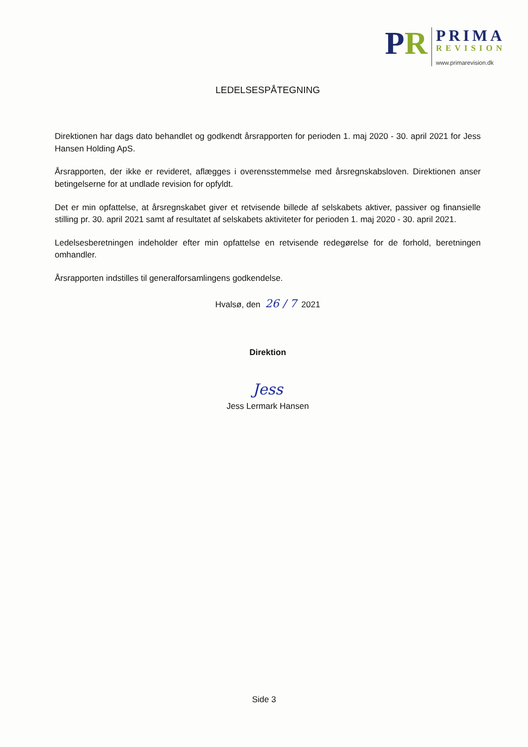PR
PRIMA
REVISION
www.primarevision.dk
LEDELSESPÅTEGNING
Direktionen har dags dato behandlet og godkendt årsrapporten for perioden 1. maj 2020 - 30. april 2021 for Jess Hansen Holding ApS.
Årsrapporten, der ikke er revideret, aflægges i overensstemmelse med årsregnskabsloven. Direktionen anser betingelserne for at undlade revision for opfyldt.
Det er min opfattelse, at årsregnskabet giver et retvisende billede af selskabets aktiver, passiver og finansielle stilling pr. 30. april 2021 samt af resultatet af selskabets aktiviteter for perioden 1. maj 2020 - 30. april 2021.
Ledelsesberetningen indeholder efter min opfattelse en retvisende redegørelse for de forhold, beretningen omhandler.
Årsrapporten indstilles til generalforsamlingens godkendelse.
Hvalsø, den 26 / 7 2021
Direktion
Jess
Jess Lermark Hansen
Side 3